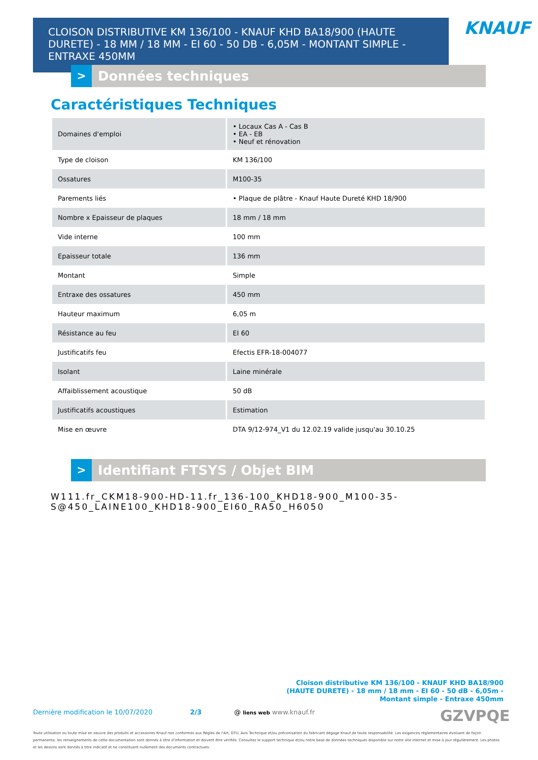CLOISON DISTRIBUTIVE KM 136/100 - KNAUF KHD BA18/900 (HAUTE DURETE) - 18 MM / 18 MM - EI 60 - 50 DB - 6,05M - MONTANT SIMPLE - ENTRAXE 450MM
KNAUF
> Données techniques
Caractéristiques Techniques
| Domaines d'emploi | • Locaux Cas A - Cas B • EA - EB • Neuf et rénovation |
| Type de cloison | KM 136/100 |
| Ossatures | M100-35 |
| Parements liés | • Plaque de plâtre - Knauf Haute Dureté KHD 18/900 |
| Nombre x Epaisseur de plaques | 18 mm / 18 mm |
| Vide interne | 100 mm |
| Epaisseur totale | 136 mm |
| Montant | Simple |
| Entraxe des ossatures | 450 mm |
| Hauteur maximum | 6,05 m |
| Résistance au feu | EI 60 |
| Justificatifs feu | Efectis EFR-18-004077 |
| Isolant | Laine minérale |
| Affaiblissement acoustique | 50 dB |
| Justificatifs acoustiques | Estimation |
| Mise en œuvre | DTA 9/12-974_V1 du 12.02.19 valide jusqu'au 30.10.25 |
> Identifiant FTSYS / Objet BIM
W111.fr_CKM18-900-HD-11.fr_136-100_KHD18-900_M100-35-
S@450_LAINE100_KHD18-900_EI60_RA50_H6050
Cloison distributive KM 136/100 - KNAUF KHD BA18/900 (HAUTE DURETE) - 18 mm / 18 mm - EI 60 - 50 dB - 6,05m - Montant simple - Entraxe 450mm
Dernière modification le 10/07/2020 2/3 @ liens web www.knauf.fr GZVPQE
Toute utilisation ou toute mise en oeuvre des produits et accessoires Knauf non conformes aux Règles de l'Art, DTU, Avis Technique et/ou préconisation du fabricant dégage Knauf de toute responsabilité. Les exigences réglementaires évoluant de façon permanente, les renseignements de cette documentation sont donnés à titre d'information et doivent être vérifiés. Consultez le support technique et/ou notre base de données techniques disponible sur notre site internet et mise à jour régulièrement. Les photos et les dessins sont donnés à titre indicatif et ne constituent nullement des documents contractuels.